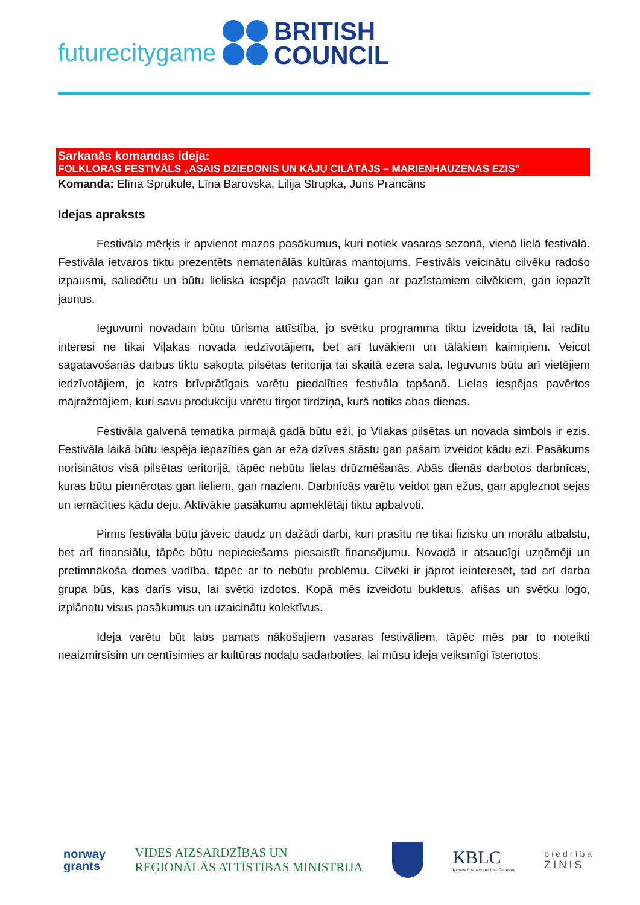futurecitygame
BRITISH
COUNCIL
Sarkanās komandas ideja:
FOLKLORAS FESTIVĀLS „ASAIS DZIEDONIS UN KĀJU CILĀTĀJS – MARIENHAUZENAS EZIS”
Komanda: Elīna Sprukule, Līna Barovska, Lilija Strupka, Juris Prancāns
Idejas apraksts
Festivāla mērķis ir apvienot mazos pasākumus, kuri notiek vasaras sezonā, vienā lielā festivālā. Festivāla ietvaros tiktu prezentēts nemateriālās kultūras mantojums. Festivāls veicinātu cilvēku radošo izpausmi, saliedētu un būtu lieliska iespēja pavadīt laiku gan ar pazīstamiem cilvēkiem, gan iepazīt jaunus.
Ieguvumi novadam būtu tūrisma attīstība, jo svētku programma tiktu izveidota tā, lai radītu interesi ne tikai Viļakas novada iedzīvotājiem, bet arī tuvākiem un tālākiem kaimiņiem. Veicot sagatavošanās darbus tiktu sakopta pilsētas teritorija tai skaitā ezera sala. Ieguvums būtu arī vietējiem iedzīvotājiem, jo katrs brīvprātīgais varētu piedalīties festivāla tapšanā. Lielas iespējas pavērtos mājražotājiem, kuri savu produkciju varētu tirgot tirdziņā, kurš notiks abas dienas.
Festivāla galvenā tematika pirmajā gadā būtu eži, jo Viļakas pilsētas un novada simbols ir ezis. Festivāla laikā būtu iespēja iepazīties gan ar eža dzīves stāstu gan pašam izveidot kādu ezi. Pasākums norisinātos visā pilsētas teritorijā, tāpēc nebūtu lielas drūzmēšanās. Abās dienās darbotos darbnīcas, kuras būtu piemērotas gan lieliem, gan maziem. Darbnīcās varētu veidot gan ežus, gan apgleznot sejas un iemācīties kādu deju. Aktīvākie pasākumu apmeklētāji tiktu apbalvoti.
Pirms festivāla būtu jāveic daudz un dažādi darbi, kuri prasītu ne tikai fizisku un morālu atbalstu, bet arī finansiālu, tāpēc būtu nepieciešams piesaistīt finansējumu. Novadā ir atsaucīgi uzņēmēji un pretimnākoša domes vadība, tāpēc ar to nebūtu problēmu. Cilvēki ir jāprot ieinteresēt, tad arī darba grupa būs, kas darīs visu, lai svētki izdotos. Kopā mēs izveidotu bukletus, afišas un svētku logo, izplānotu visus pasākumus un uzaicinātu kolektīvus.
Ideja varētu būt labs pamats nākošajiem vasaras festivāliem, tāpēc mēs par to noteikti neaizmirsīsim un centīsimies ar kultūras nodaļu sadarboties, lai mūsu ideja veiksmīgi īstenotos.
norway
grants
VIDES AIZSARDZĪBAS UN
REĢIONĀLĀS ATTĪSTĪBAS MINISTRIJA
KBLC
Ķemers Business and Law Company
biedrība
ZINIS